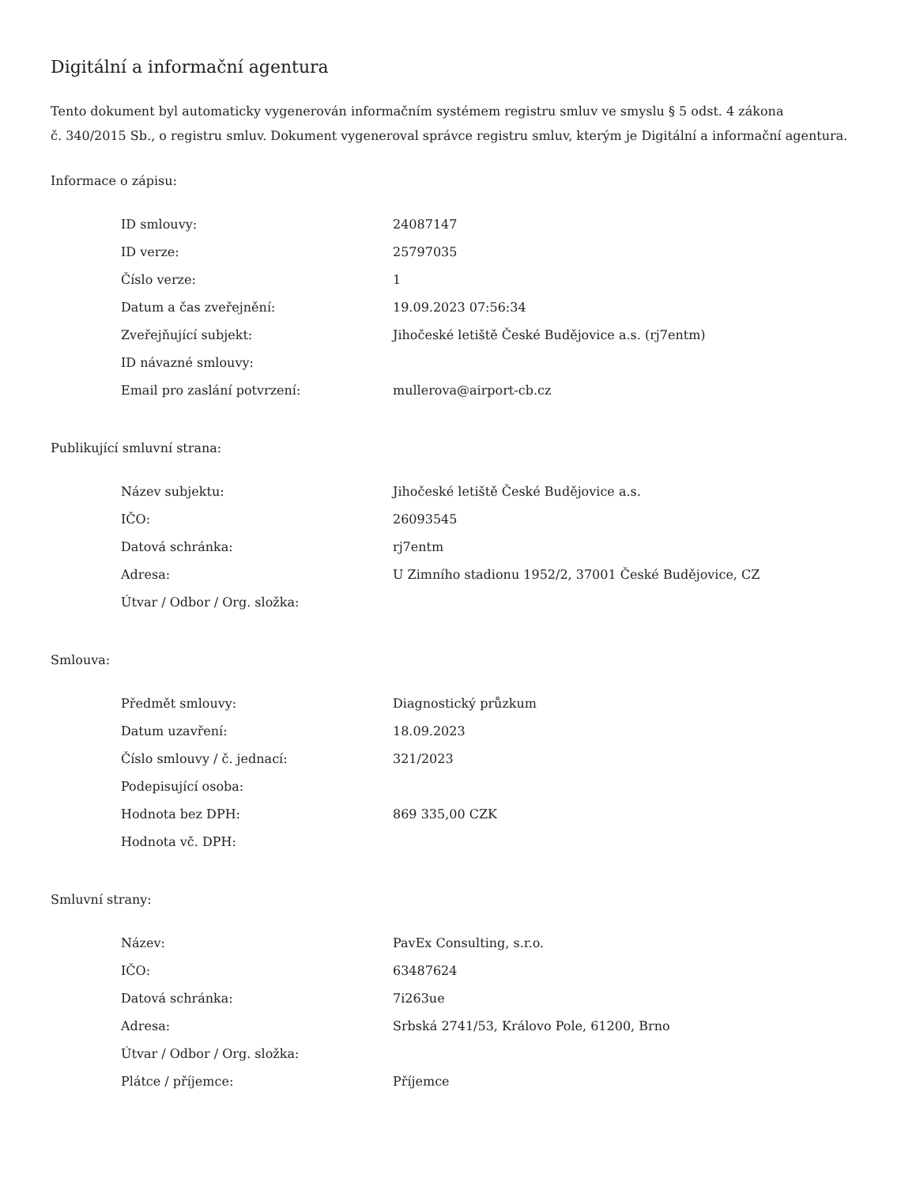Digitální a informační agentura
Tento dokument byl automaticky vygenerován informačním systémem registru smluv ve smyslu § 5 odst. 4 zákona
č. 340/2015 Sb., o registru smluv. Dokument vygeneroval správce registru smluv, kterým je Digitální a informační agentura.
Informace o zápisu:
| ID smlouvy: | 24087147 |
| ID verze: | 25797035 |
| Číslo verze: | 1 |
| Datum a čas zveřejnění: | 19.09.2023 07:56:34 |
| Zveřejňující subjekt: | Jihočeské letiště České Budějovice a.s. (rj7entm) |
| ID návazné smlouvy: | |
| Email pro zaslání potvrzení: | mullerova@airport-cb.cz |
Publikující smluvní strana:
| Název subjektu: | Jihočeské letiště České Budějovice a.s. |
| IČO: | 26093545 |
| Datová schránka: | rj7entm |
| Adresa: | U Zimního stadionu 1952/2, 37001 České Budějovice, CZ |
| Útvar / Odbor / Org. složka: | |
Smlouva:
| Předmět smlouvy: | Diagnostický průzkum |
| Datum uzavření: | 18.09.2023 |
| Číslo smlouvy / č. jednací: | 321/2023 |
| Podepisující osoba: | |
| Hodnota bez DPH: | 869 335,00 CZK |
| Hodnota vč. DPH: | |
Smluvní strany:
| Název: | PavEx Consulting, s.r.o. |
| IČO: | 63487624 |
| Datová schránka: | 7i263ue |
| Adresa: | Srbská 2741/53, Královo Pole, 61200, Brno |
| Útvar / Odbor / Org. složka: | |
| Plátce / příjemce: | Příjemce |